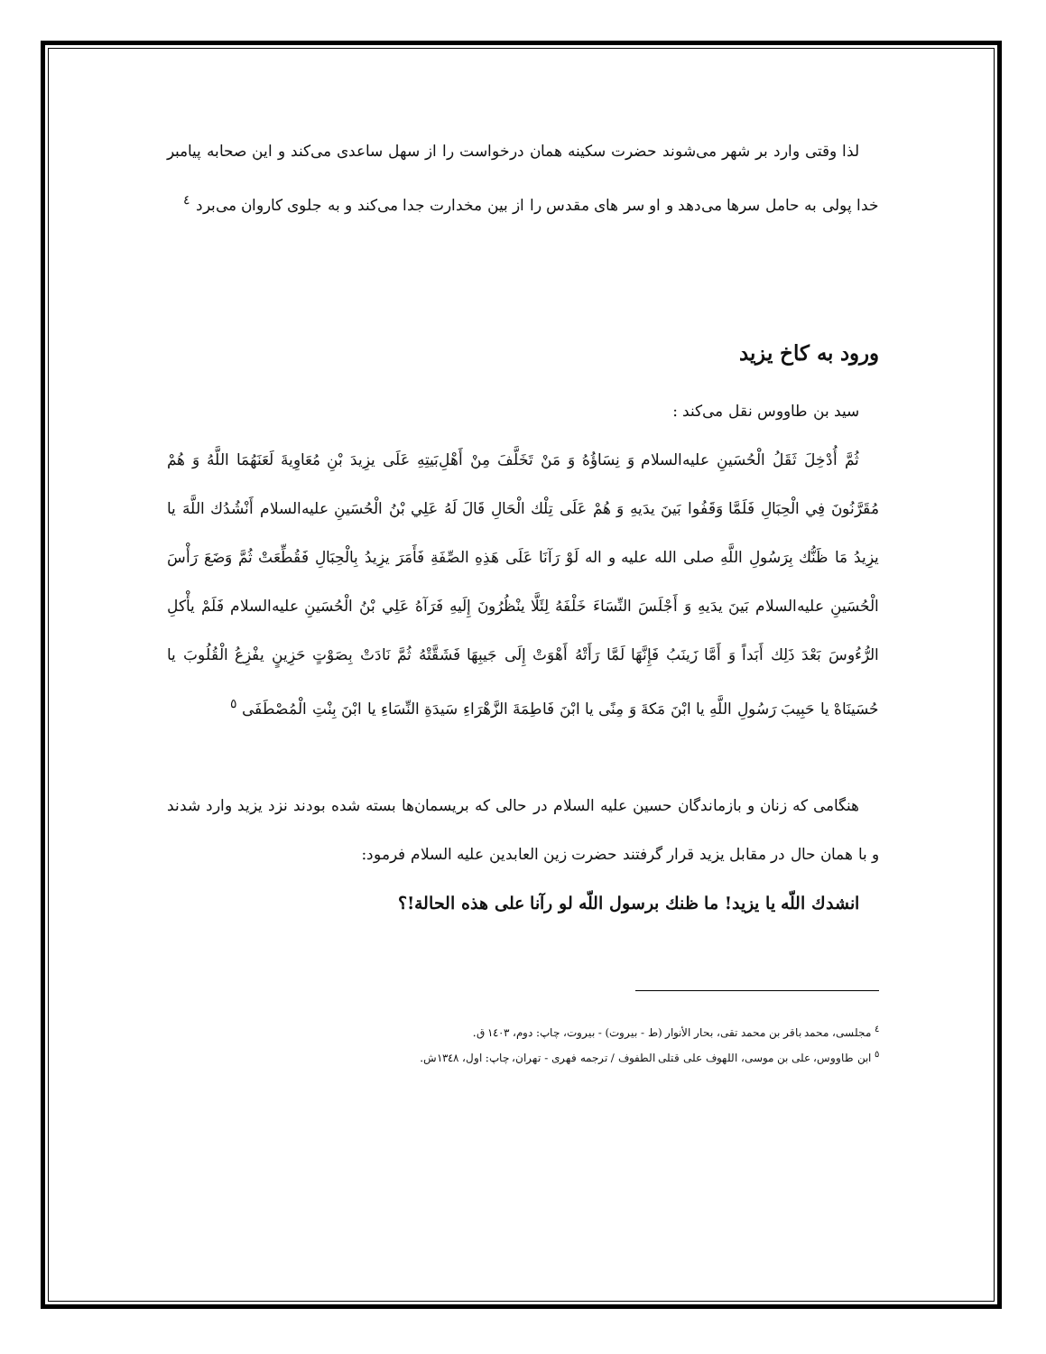لذا وقتی وارد بر شهر می‌شوند حضرت سکینه همان درخواست را از سهل ساعدی می‌کند و این صحابه پیامبر خدا پولی به حامل سرها می‌دهد و او سر های مقدس را از بین مخدارت جدا می‌کند و به جلوی کاروان می‌برد <sup>٤</sup>
ورود به کاخ یزید
سید بن طاووس نقل می‌کند :
ثُمَّ أُدْخِلَ ثَقَلُ الْحُسَينِ عليه‌السلام وَ نِسَاؤُهُ وَ مَنْ تَخَلَّفَ مِنْ أَهْلِ‌بَيتِهِ عَلَى يزِيدَ بْنِ مُعَاوِيةَ لَعَنَهُمَا اللَّهُ وَ هُمْ مُقَرَّنُونَ فِي الْحِبَالِ فَلَمَّا وَقَفُوا بَينَ يدَيهِ وَ هُمْ عَلَى تِلْك الْحَالِ قَالَ لَهُ عَلِي بْنُ الْحُسَينِ عليه‌السلام أَنْشُدُك اللَّهَ يا يزِيدُ مَا ظَنُّك بِرَسُولِ اللَّهِ صلى الله عليه و اله لَوْ رَآنَا عَلَى هَذِهِ الصِّفَةِ فَأَمَرَ يزِيدُ بِالْحِبَالِ فَقُطِّعَتْ ثُمَّ وَضَعَ رَأْسَ الْحُسَينِ عليه‌السلام بَينَ يدَيهِ وَ أَجْلَسَ النِّسَاءَ خَلْفَهُ لِئَلَّا ينْظُرُونَ إِلَيهِ فَرَآهُ عَلِي بْنُ الْحُسَينِ عليه‌السلام فَلَمْ يأْكلِ الرُّءُوسَ بَعْدَ ذَلِك أَبَداً وَ أَمَّا زَينَبُ فَإِنَّهَا لَمَّا رَأَتْهُ أَهْوَتْ إِلَى جَيبِهَا فَشَقَّتْهُ ثُمَّ نَادَتْ بِصَوْتٍ حَزِينٍ يفْزِعُ الْقُلُوبَ يا حُسَينَاهْ يا حَبِيبَ رَسُولِ اللَّهِ يا ابْنَ مَكةَ وَ مِنًى يا ابْنَ فَاطِمَةَ الزَّهْرَاءِ سَيدَةِ النِّسَاءِ يا ابْنَ بِنْتِ الْمُصْطَفَى <sup>٥</sup>
هنگامی که زنان و بازماندگان حسین علیه السلام در حالی که بریسمان‌ها بسته شده بودند نزد یزید وارد شدند و با همان حال در مقابل یزید قرار گرفتند حضرت زین العابدین علیه السلام فرمود:
انشدك اللّه يا يزيد! ما ظنك برسول اللّه لو رآنا على هذه الحالة!؟
<sup>٤</sup> مجلسی، محمد باقر بن محمد تقی، بحار الأنوار (ط - بیروت) - بیروت، چاپ: دوم، ۱٤۰۳ ق.
<sup>٥</sup> ابن طاووس، علی بن موسی، اللهوف علی قتلی الطفوف / ترجمه فهری - تهران، چاپ: اول، ۱۳٤۸ش.